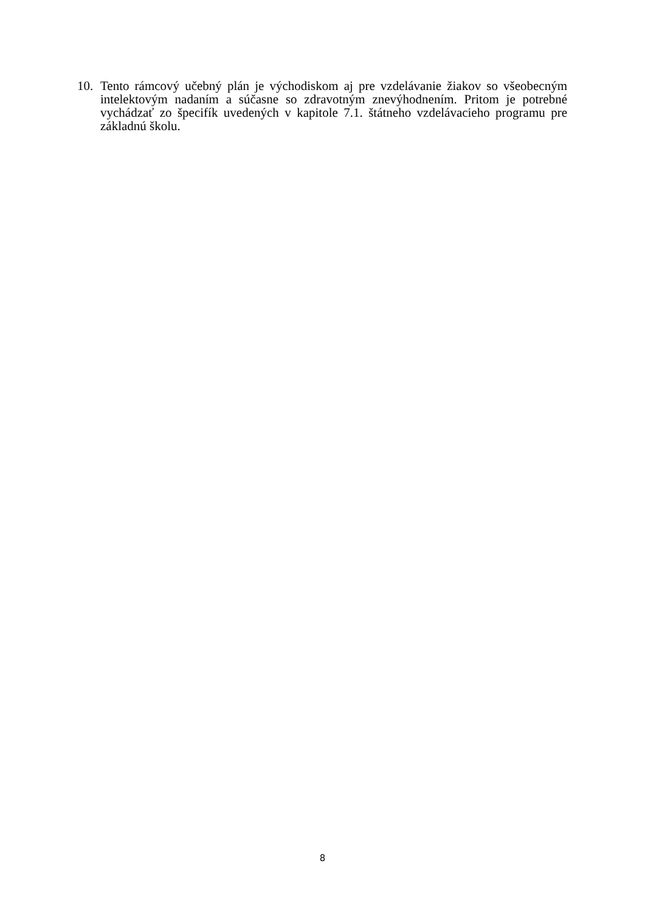10. Tento rámcový učebný plán je východiskom aj pre vzdelávanie žiakov so všeobecným intelektovým nadaním a súčasne so zdravotným znevýhodnením. Pritom je potrebné vychádzať zo špecifík uvedených v kapitole 7.1. štátneho vzdelávacieho programu pre základnú školu.
8